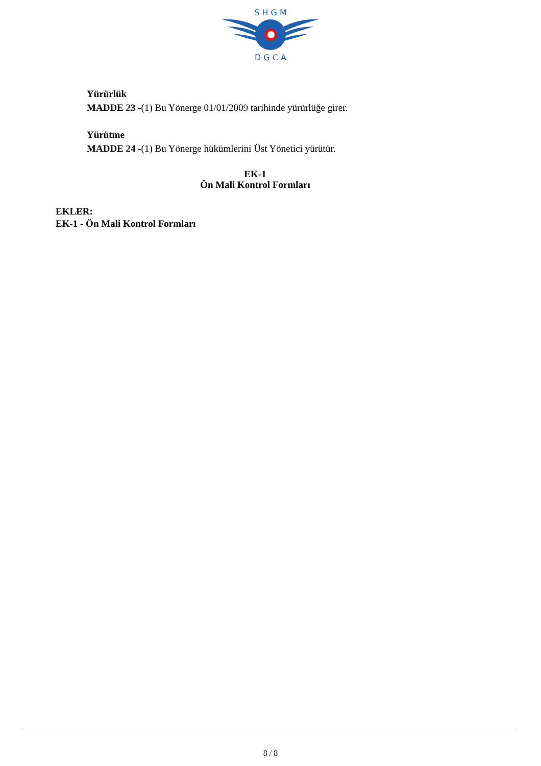S H G M
D G C A
Yürürlük
MADDE 23 -(1) Bu Yönerge 01/01/2009 tarihinde yürürlüğe girer.
Yürütme
MADDE 24 -(1) Bu Yönerge hükümlerini Üst Yönetici yürütür.
EK-1
Ön Mali Kontrol Formları
EKLER:
EK-1 - Ön Mali Kontrol Formları
8 / 8